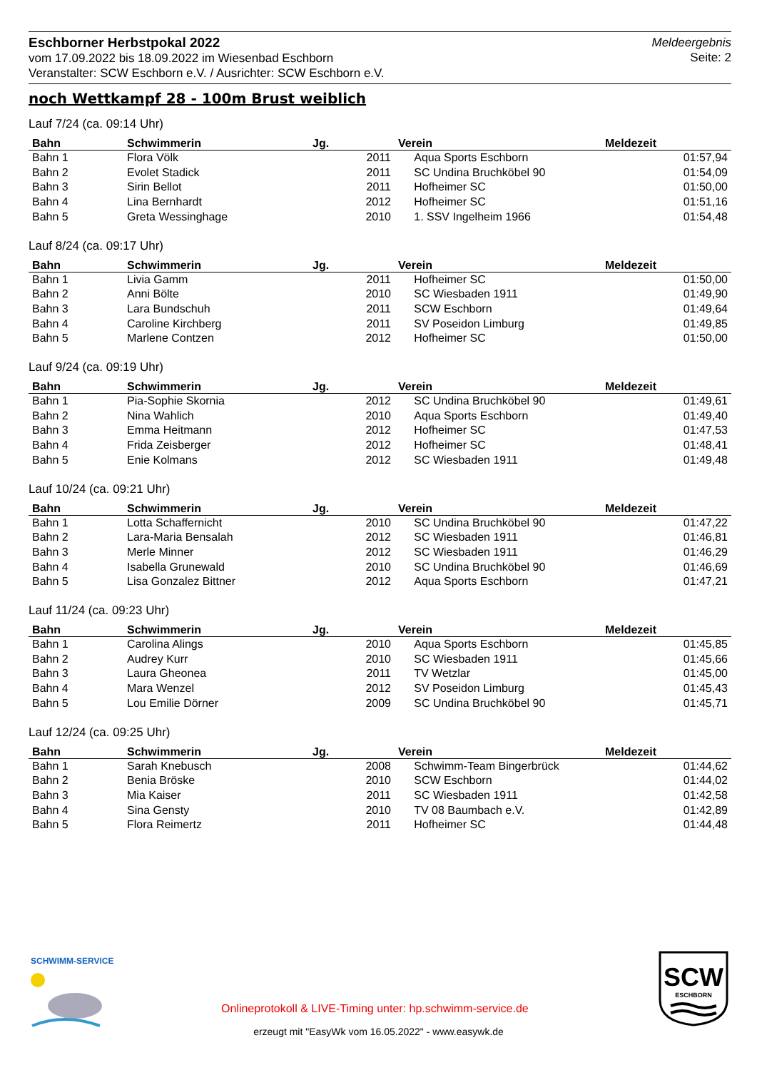Eschborner Herbstpokal 2022
vom 17.09.2022 bis 18.09.2022 im Wiesenbad Eschborn
Veranstalter: SCW Eschborn e.V. / Ausrichter: SCW Eschborn e.V.
Meldeergebnis
Seite: 2
noch Wettkampf 28 - 100m Brust weiblich
Lauf 7/24 (ca. 09:14 Uhr)
| Bahn | Schwimmerin | Jg. | Verein | Meldezeit |
| --- | --- | --- | --- | --- |
| Bahn 1 | Flora Völk | 2011 | Aqua Sports Eschborn | 01:57,94 |
| Bahn 2 | Evolet Stadick | 2011 | SC Undina Bruchköbel 90 | 01:54,09 |
| Bahn 3 | Sirin Bellot | 2011 | Hofheimer SC | 01:50,00 |
| Bahn 4 | Lina Bernhardt | 2012 | Hofheimer SC | 01:51,16 |
| Bahn 5 | Greta Wessinghage | 2010 | 1. SSV Ingelheim 1966 | 01:54,48 |
Lauf 8/24 (ca. 09:17 Uhr)
| Bahn | Schwimmerin | Jg. | Verein | Meldezeit |
| --- | --- | --- | --- | --- |
| Bahn 1 | Livia Gamm | 2011 | Hofheimer SC | 01:50,00 |
| Bahn 2 | Anni Bölte | 2010 | SC Wiesbaden 1911 | 01:49,90 |
| Bahn 3 | Lara Bundschuh | 2011 | SCW Eschborn | 01:49,64 |
| Bahn 4 | Caroline Kirchberg | 2011 | SV Poseidon Limburg | 01:49,85 |
| Bahn 5 | Marlene Contzen | 2012 | Hofheimer SC | 01:50,00 |
Lauf 9/24 (ca. 09:19 Uhr)
| Bahn | Schwimmerin | Jg. | Verein | Meldezeit |
| --- | --- | --- | --- | --- |
| Bahn 1 | Pia-Sophie Skornia | 2012 | SC Undina Bruchköbel 90 | 01:49,61 |
| Bahn 2 | Nina Wahlich | 2010 | Aqua Sports Eschborn | 01:49,40 |
| Bahn 3 | Emma Heitmann | 2012 | Hofheimer SC | 01:47,53 |
| Bahn 4 | Frida Zeisberger | 2012 | Hofheimer SC | 01:48,41 |
| Bahn 5 | Enie Kolmans | 2012 | SC Wiesbaden 1911 | 01:49,48 |
Lauf 10/24 (ca. 09:21 Uhr)
| Bahn | Schwimmerin | Jg. | Verein | Meldezeit |
| --- | --- | --- | --- | --- |
| Bahn 1 | Lotta Schaffernicht | 2010 | SC Undina Bruchköbel 90 | 01:47,22 |
| Bahn 2 | Lara-Maria Bensalah | 2012 | SC Wiesbaden 1911 | 01:46,81 |
| Bahn 3 | Merle Minner | 2012 | SC Wiesbaden 1911 | 01:46,29 |
| Bahn 4 | Isabella Grunewald | 2010 | SC Undina Bruchköbel 90 | 01:46,69 |
| Bahn 5 | Lisa Gonzalez Bittner | 2012 | Aqua Sports Eschborn | 01:47,21 |
Lauf 11/24 (ca. 09:23 Uhr)
| Bahn | Schwimmerin | Jg. | Verein | Meldezeit |
| --- | --- | --- | --- | --- |
| Bahn 1 | Carolina Alings | 2010 | Aqua Sports Eschborn | 01:45,85 |
| Bahn 2 | Audrey Kurr | 2010 | SC Wiesbaden 1911 | 01:45,66 |
| Bahn 3 | Laura Gheonea | 2011 | TV Wetzlar | 01:45,00 |
| Bahn 4 | Mara Wenzel | 2012 | SV Poseidon Limburg | 01:45,43 |
| Bahn 5 | Lou Emilie Dörner | 2009 | SC Undina Bruchköbel 90 | 01:45,71 |
Lauf 12/24 (ca. 09:25 Uhr)
| Bahn | Schwimmerin | Jg. | Verein | Meldezeit |
| --- | --- | --- | --- | --- |
| Bahn 1 | Sarah Knebusch | 2008 | Schwimm-Team Bingerbrück | 01:44,62 |
| Bahn 2 | Benia Bröske | 2010 | SCW Eschborn | 01:44,02 |
| Bahn 3 | Mia Kaiser | 2011 | SC Wiesbaden 1911 | 01:42,58 |
| Bahn 4 | Sina Gensty | 2010 | TV 08 Baumbach e.V. | 01:42,89 |
| Bahn 5 | Flora Reimertz | 2011 | Hofheimer SC | 01:44,48 |
SCHWIMM-SERVICE
Onlineprotokoll & LIVE-Timing unter: hp.schwimm-service.de
erzeugt mit "EasyWk vom 16.05.2022" - www.easywk.de
SCW
ESCHBORN